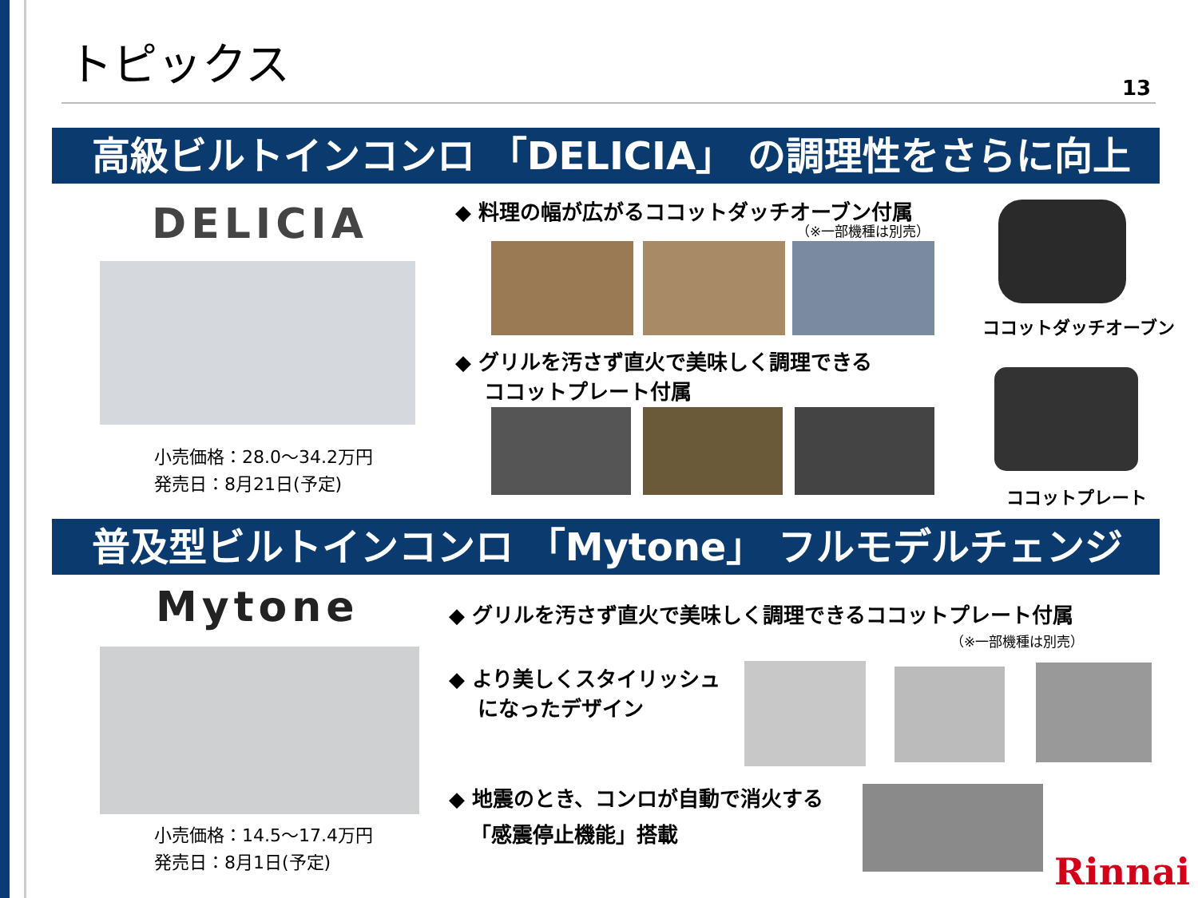トピックス
13
高級ビルトインコンロ 「DELICIA」 の調理性をさらに向上
DELICIA
小売価格：28.0～34.2万円
発売日：8月21日(予定)
◆ 料理の幅が広がるココットダッチオーブン付属
（※一部機種は別売）
ココットダッチオーブン
◆ グリルを汚さず直火で美味しく調理できる
ココットプレート付属
ココットプレート
普及型ビルトインコンロ 「Mytone」 フルモデルチェンジ
Mytone
小売価格：14.5～17.4万円
発売日：8月1日(予定)
◆ グリルを汚さず直火で美味しく調理できるココットプレート付属
（※一部機種は別売）
◆ より美しくスタイリッシュ
になったデザイン
◆ 地震のとき、コンロが自動で消火する
「感震停止機能」搭載
Rinnai